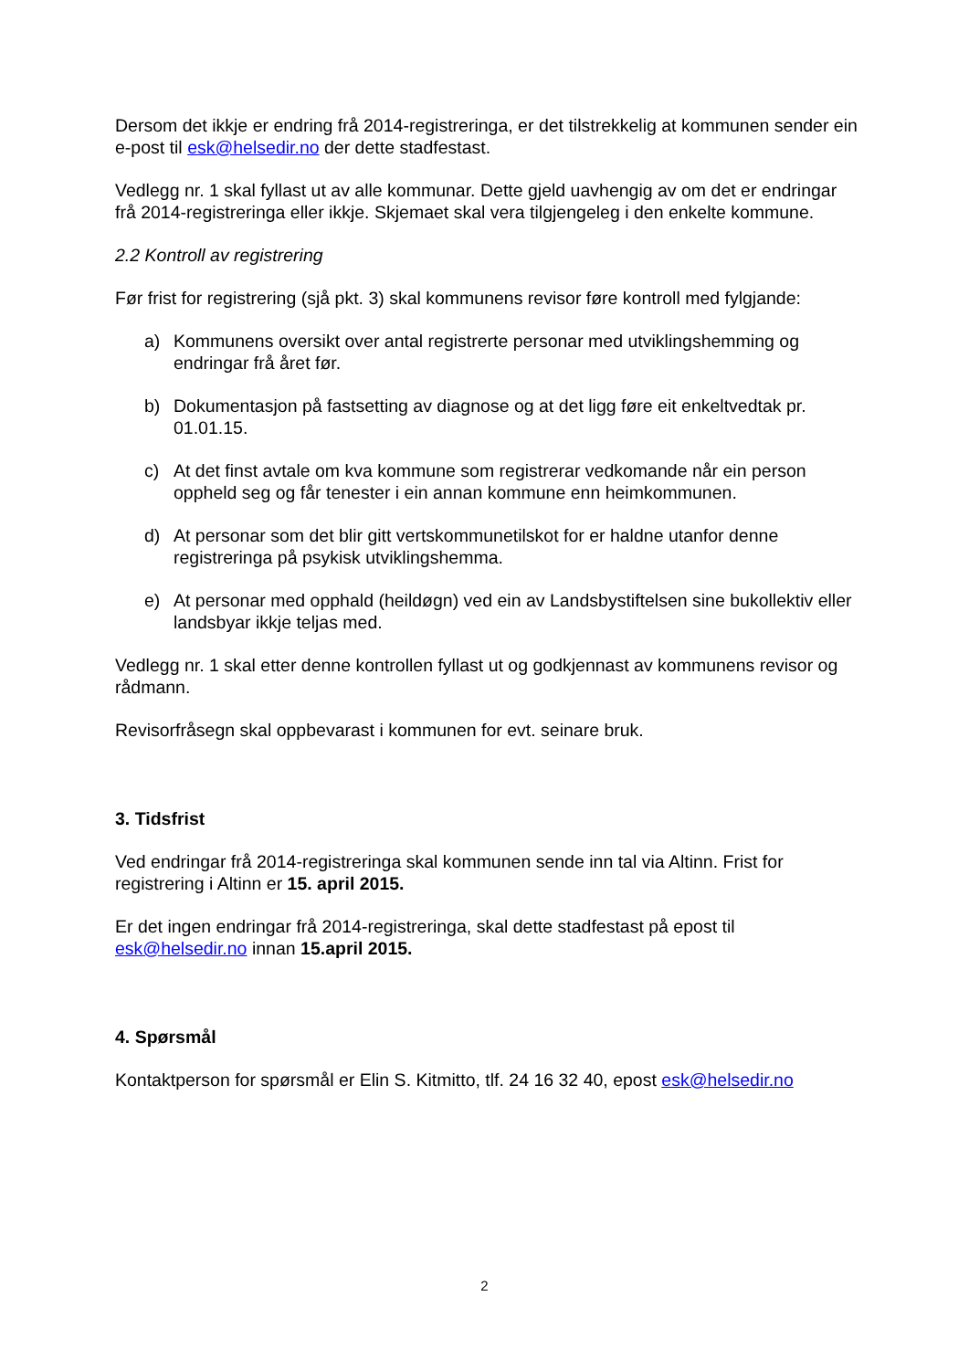Dersom det ikkje er endring frå 2014-registreringa, er det tilstrekkelig at kommunen sender ein e-post til esk@helsedir.no der dette stadfestast.
Vedlegg nr. 1 skal fyllast ut av alle kommunar. Dette gjeld uavhengig av om det er endringar frå 2014-registreringa eller ikkje. Skjemaet skal vera tilgjengeleg i den enkelte kommune.
2.2 Kontroll av registrering
Før frist for registrering (sjå pkt. 3) skal kommunens revisor føre kontroll med fylgjande:
a) Kommunens oversikt over antal registrerte personar med utviklingshemming og endringar frå året før.
b) Dokumentasjon på fastsetting av diagnose og at det ligg føre eit enkeltvedtak pr. 01.01.15.
c) At det finst avtale om kva kommune som registrerar vedkomande når ein person oppheld seg og får tenester i ein annan kommune enn heimkommunen.
d) At personar som det blir gitt vertskommunetilskot for er haldne utanfor denne registreringa på psykisk utviklingshemma.
e) At personar med opphald (heildøgn) ved ein av Landsbystiftelsen sine bukollektiv eller landsbyar ikkje teljas med.
Vedlegg nr. 1 skal etter denne kontrollen fyllast ut og godkjennast av kommunens revisor og rådmann.
Revisorfråsegn skal oppbevarast i kommunen for evt. seinare bruk.
3. Tidsfrist
Ved endringar frå 2014-registreringa skal kommunen sende inn tal via Altinn. Frist for registrering i Altinn er 15. april 2015.
Er det ingen endringar frå 2014-registreringa, skal dette stadfestast på epost til esk@helsedir.no innan 15.april 2015.
4. Spørsmål
Kontaktperson for spørsmål er Elin S. Kitmitto, tlf. 24 16 32 40, epost esk@helsedir.no
2